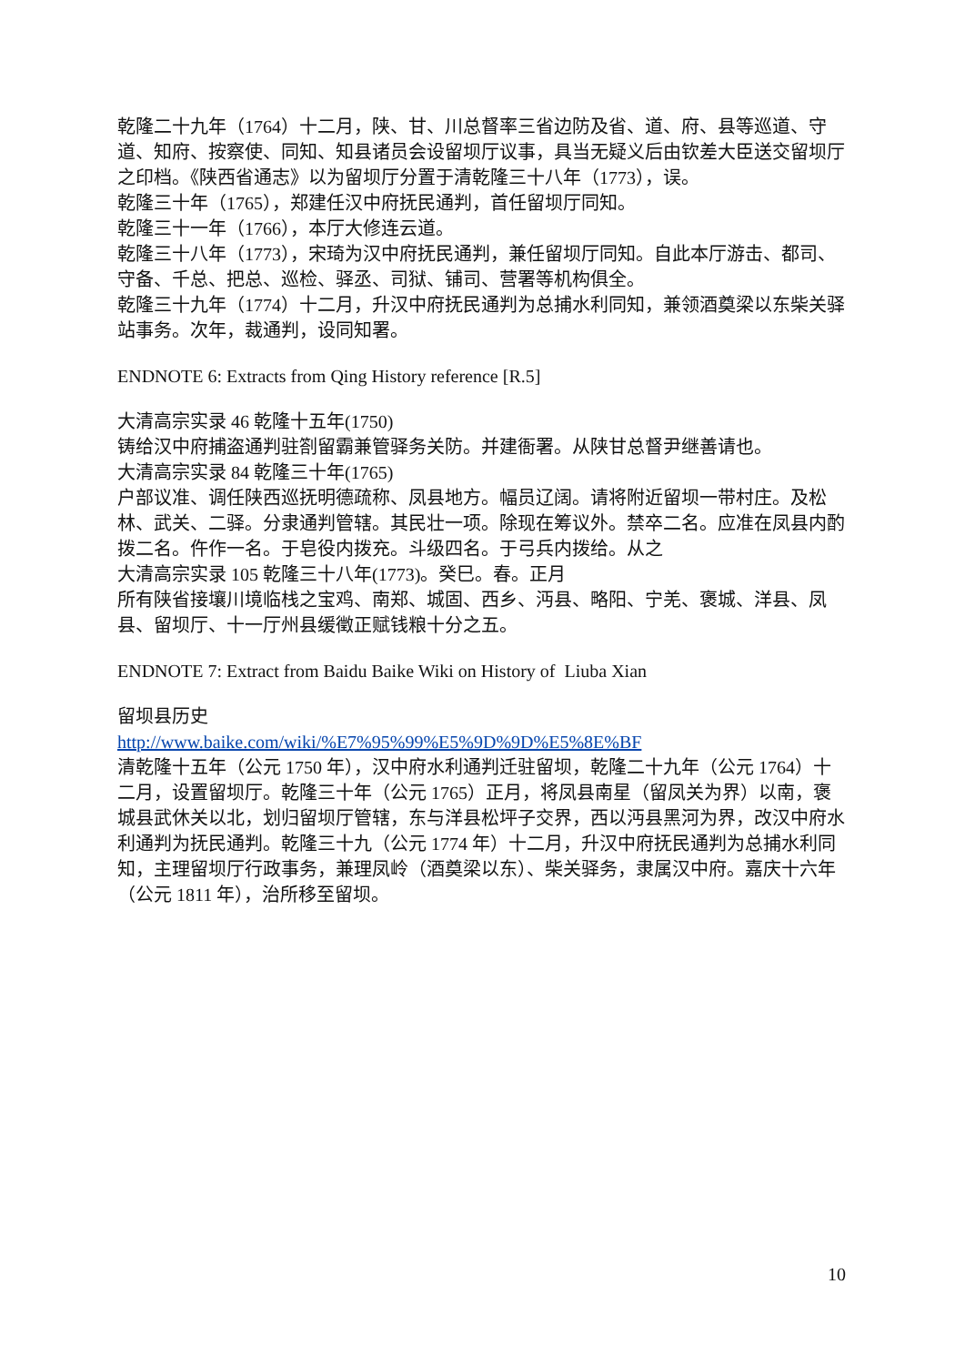乾隆二十九年（1764）十二月，陕、甘、川总督率三省边防及省、道、府、县等巡道、守道、知府、按察使、同知、知县诸员会设留坝厅议事，具当无疑义后由钦差大臣送交留坝厅之印档。《陕西省通志》以为留坝厅分置于清乾隆三十八年（1773），误。
乾隆三十年（1765），郑建任汉中府抚民通判，首任留坝厅同知。
乾隆三十一年（1766），本厅大修连云道。
乾隆三十八年（1773），宋琦为汉中府抚民通判，兼任留坝厅同知。自此本厅游击、都司、守备、千总、把总、巡检、驿丞、司狱、铺司、营署等机构俱全。
乾隆三十九年（1774）十二月，升汉中府抚民通判为总捕水利同知，兼领酒奠梁以东柴关驿站事务。次年，裁通判，设同知署。
ENDNOTE 6: Extracts from Qing History reference [R.5]
大清高宗实录 46 乾隆十五年(1750)
铸给汉中府捕盗通判驻劄留霸兼管驿务关防。并建衙署。从陕甘总督尹继善请也。
大清高宗实录 84 乾隆三十年(1765)
户部议准、调任陕西巡抚明德疏称、凤县地方。幅员辽阔。请将附近留坝一带村庄。及松林、武关、二驿。分隶通判管辖。其民壮一项。除现在筹议外。禁卒二名。应准在凤县内酌拨二名。仵作一名。于皂役内拨充。斗级四名。于弓兵内拨给。从之
大清高宗实录 105 乾隆三十八年(1773)。癸巳。春。正月
所有陕省接壤川境临栈之宝鸡、南郑、城固、西乡、沔县、略阳、宁羌、褒城、洋县、凤县、留坝厅、十一厅州县缓徵正赋钱粮十分之五。
ENDNOTE 7: Extract from Baidu Baike Wiki on History of Liuba Xian
留坝县历史
http://www.baike.com/wiki/%E7%95%99%E5%9D%9D%E5%8E%BF
清乾隆十五年（公元 1750 年），汉中府水利通判迁驻留坝，乾隆二十九年（公元 1764）十二月，设置留坝厅。乾隆三十年（公元 1765）正月，将凤县南星（留凤关为界）以南，褒城县武休关以北，划归留坝厅管辖，东与洋县松坪子交界，西以沔县黑河为界，改汉中府水利通判为抚民通判。乾隆三十九（公元 1774 年）十二月，升汉中府抚民通判为总捕水利同知，主理留坝厅行政事务，兼理凤岭（酒奠梁以东）、柴关驿务，隶属汉中府。嘉庆十六年（公元 1811 年），治所移至留坝。
10